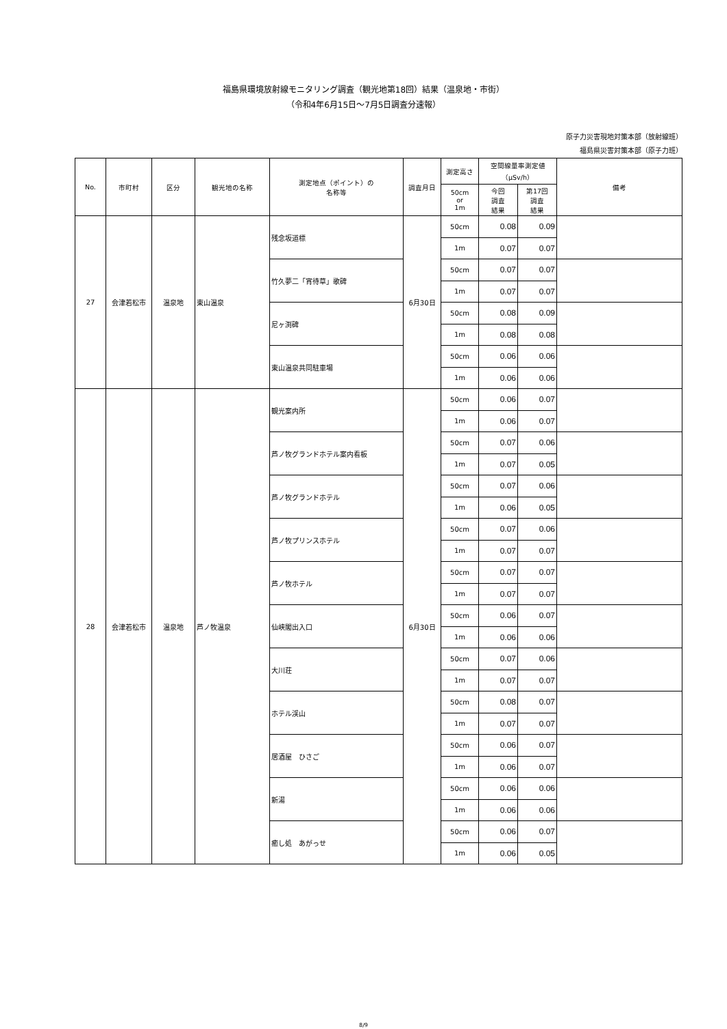福島県環境放射線モニタリング調査（観光地第18回）結果（温泉地・市街）
（令和4年6月15日～7月5日調査分速報）
原子力災害現地対策本部（放射線班）
福島県災害対策本部（原子力班）
| No. | 市町村 | 区分 | 観光地の名称 | 測定地点（ポイント）の 名称等 | 調査月日 | 測定高さ | 空間線量率測定値 （μSv/h） | | 備考 |
| --- | --- | --- | --- | --- | --- | --- | --- | --- | --- |
| | | | | | | 50cm or 1m | 今回 調査 結果 | 第17回 調査 結果 | |
| 27 | 会津若松市 | 温泉地 | 東山温泉 | 残念坂道標 | 6月30日 | 50cm | 0.08 | 0.09 | |
| | | | | | | 1m | 0.07 | 0.07 | |
| | | | | 竹久夢二「宵待草」歌碑 | | 50cm | 0.07 | 0.07 | |
| | | | | | | 1m | 0.07 | 0.07 | |
| | | | | 尼ヶ渕碑 | | 50cm | 0.08 | 0.09 | |
| | | | | | | 1m | 0.08 | 0.08 | |
| | | | | 東山温泉共同駐車場 | | 50cm | 0.06 | 0.06 | |
| | | | | | | 1m | 0.06 | 0.06 | |
| 28 | 会津若松市 | 温泉地 | 芦ノ牧温泉 | 観光案内所 | 6月30日 | 50cm | 0.06 | 0.07 | |
| | | | | | | 1m | 0.06 | 0.07 | |
| | | | | 芦ノ牧グランドホテル案内看板 | | 50cm | 0.07 | 0.06 | |
| | | | | | | 1m | 0.07 | 0.05 | |
| | | | | 芦ノ牧グランドホテル | | 50cm | 0.07 | 0.06 | |
| | | | | | | 1m | 0.06 | 0.05 | |
| | | | | 芦ノ牧プリンスホテル | | 50cm | 0.07 | 0.06 | |
| | | | | | | 1m | 0.07 | 0.07 | |
| | | | | 芦ノ牧ホテル | | 50cm | 0.07 | 0.07 | |
| | | | | | | 1m | 0.07 | 0.07 | |
| | | | | 仙峡閣出入口 | | 50cm | 0.06 | 0.07 | |
| | | | | | | 1m | 0.06 | 0.06 | |
| | | | | 大川荘 | | 50cm | 0.07 | 0.06 | |
| | | | | | | 1m | 0.07 | 0.07 | |
| | | | | ホテル渓山 | | 50cm | 0.08 | 0.07 | |
| | | | | | | 1m | 0.07 | 0.07 | |
| | | | | 居酒屋 ひさご | | 50cm | 0.06 | 0.07 | |
| | | | | | | 1m | 0.06 | 0.07 | |
| | | | | 新湯 | | 50cm | 0.06 | 0.06 | |
| | | | | | | 1m | 0.06 | 0.06 | |
| | | | | 癒し処 あがっせ | | 50cm | 0.06 | 0.07 | |
| | | | | | | 1m | 0.06 | 0.05 | |
8/9